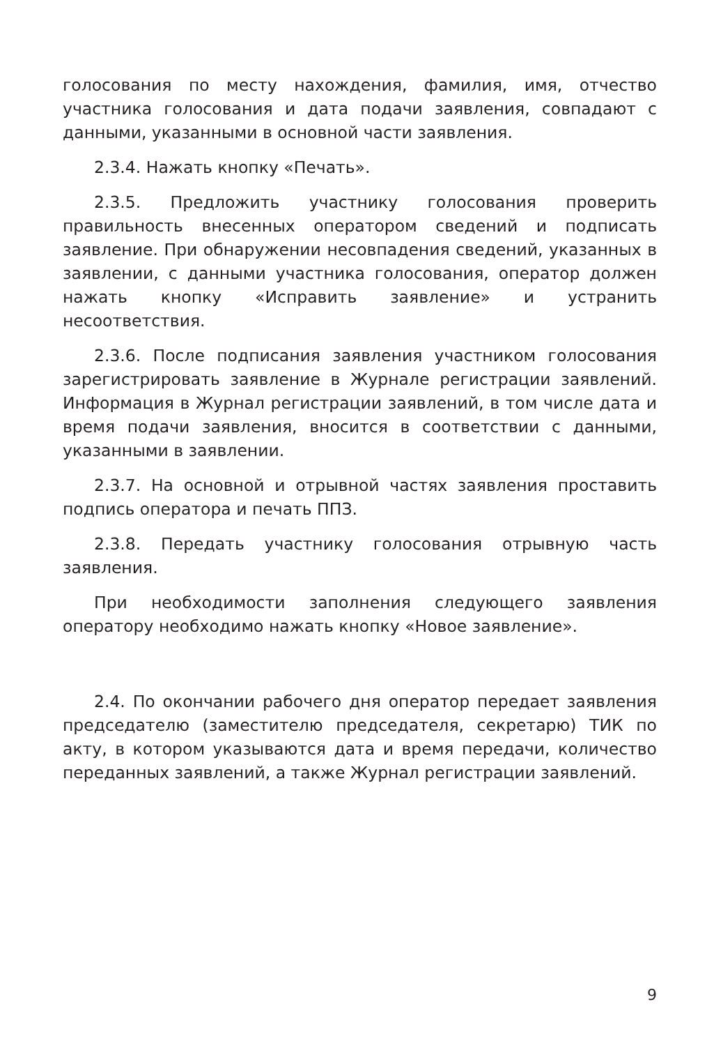голосования по месту нахождения, фамилия, имя, отчество участника голосования и дата подачи заявления, совпадают с данными, указанными в основной части заявления.
2.3.4. Нажать кнопку «Печать».
2.3.5. Предложить участнику голосования проверить правильность внесенных оператором сведений и подписать заявление. При обнаружении несовпадения сведений, указанных в заявлении, с данными участника голосования, оператор должен нажать кнопку «Исправить заявление» и устранить несоответствия.
2.3.6. После подписания заявления участником голосования зарегистрировать заявление в Журнале регистрации заявлений. Информация в Журнал регистрации заявлений, в том числе дата и время подачи заявления, вносится в соответствии с данными, указанными в заявлении.
2.3.7. На основной и отрывной частях заявления проставить подпись оператора и печать ППЗ.
2.3.8. Передать участнику голосования отрывную часть заявления.
При необходимости заполнения следующего заявления оператору необходимо нажать кнопку «Новое заявление».
2.4. По окончании рабочего дня оператор передает заявления председателю (заместителю председателя, секретарю) ТИК по акту, в котором указываются дата и время передачи, количество переданных заявлений, а также Журнал регистрации заявлений.
9